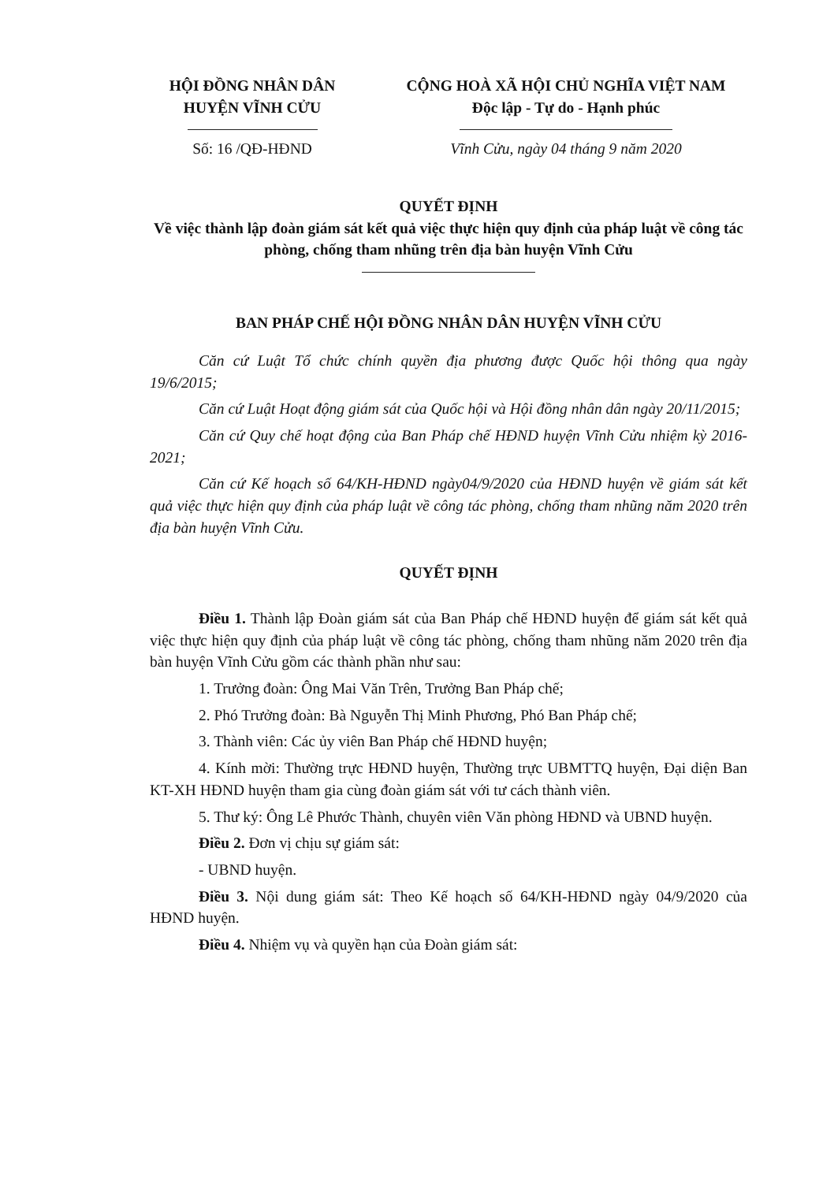HỘI ĐỒNG NHÂN DÂN
HUYỆN VĨNH CỬU
Số: 16 /QĐ-HĐND
CỘNG HOÀ XÃ HỘI CHỦ NGHĨA VIỆT NAM
Độc lập - Tự do - Hạnh phúc
Vĩnh Cửu, ngày 04 tháng 9 năm 2020
QUYẾT ĐỊNH
Về việc thành lập đoàn giám sát kết quả việc thực hiện quy định của pháp luật về công tác phòng, chống tham nhũng trên địa bàn huyện Vĩnh Cửu
BAN PHÁP CHẾ HỘI ĐỒNG NHÂN DÂN HUYỆN VĨNH CỬU
Căn cứ Luật Tổ chức chính quyền địa phương được Quốc hội thông qua ngày 19/6/2015;
Căn cứ Luật Hoạt động giám sát của Quốc hội và Hội đồng nhân dân ngày 20/11/2015;
Căn cứ Quy chế hoạt động của Ban Pháp chế HĐND huyện Vĩnh Cửu nhiệm kỳ 2016-2021;
Căn cứ Kế hoạch số 64/KH-HĐND ngày04/9/2020 của HĐND huyện về giám sát kết quả việc thực hiện quy định của pháp luật về công tác phòng, chống tham nhũng năm 2020 trên địa bàn huyện Vĩnh Cửu.
QUYẾT ĐỊNH
Điều 1. Thành lập Đoàn giám sát của Ban Pháp chế HĐND huyện để giám sát kết quả việc thực hiện quy định của pháp luật về công tác phòng, chống tham nhũng năm 2020 trên địa bàn huyện Vĩnh Cửu gồm các thành phần như sau:
1. Trưởng đoàn: Ông Mai Văn Trên, Trưởng Ban Pháp chế;
2. Phó Trưởng đoàn: Bà Nguyễn Thị Minh Phương, Phó Ban Pháp chế;
3. Thành viên: Các ủy viên Ban Pháp chế HĐND huyện;
4. Kính mời: Thường trực HĐND huyện, Thường trực UBMTTQ huyện, Đại diện Ban KT-XH HĐND huyện tham gia cùng đoàn giám sát với tư cách thành viên.
5. Thư ký: Ông Lê Phước Thành, chuyên viên Văn phòng HĐND và UBND huyện.
Điều 2. Đơn vị chịu sự giám sát:
- UBND huyện.
Điều 3. Nội dung giám sát: Theo Kế hoạch số 64/KH-HĐND ngày 04/9/2020 của HĐND huyện.
Điều 4. Nhiệm vụ và quyền hạn của Đoàn giám sát: